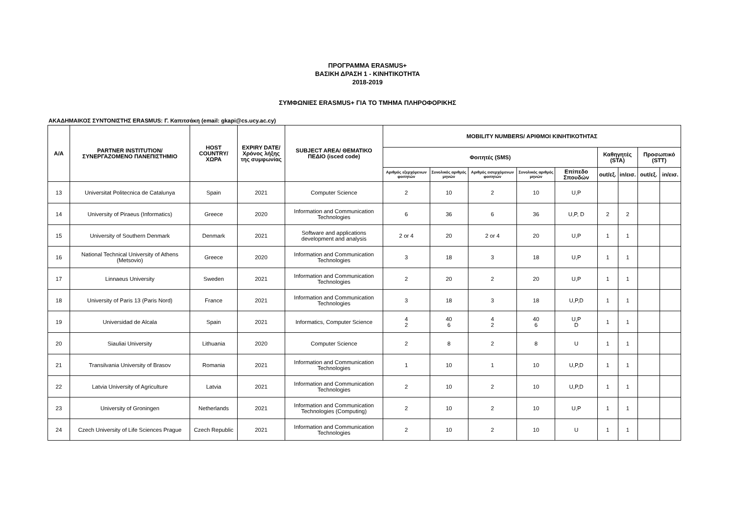ΠΡΟΓΡΑΜΜΑ ERASMUS+
ΒΑΣΙΚΗ ΔΡΑΣΗ 1 - ΚΙΝΗΤΙΚΟΤΗΤΑ
2018-2019
ΣΥΜΦΩΝΙΕΣ ERASMUS+ ΓΙΑ ΤΟ ΤΜΗΜΑ ΠΛΗΡΟΦΟΡΙΚΗΣ
ΑΚΑΔΗΜΑΙΚΟΣ ΣΥΝΤΟΝΙΣΤΗΣ ERASMUS: Γ. Καπιτσάκη (email: gkapi@cs.ucy.ac.cy)
| A/A | PARTNER INSTITUTION/ ΣΥΝΕΡΓΑΖΟΜΕΝΟ ΠΑΝΕΠΙΣΤΗΜΙΟ | HOST COUNTRY/ ΧΩΡΑ | EXPIRY DATE/ Χρόνος λήξης της συμφωνίας | SUBJECT AREA/ ΘΕΜΑΤΙΚΟ ΠΕΔΙΟ (isced code) | MOBILITY NUMBERS/ ΑΡΙΘΜΟΙ ΚΙΝΗΤΙΚΟΤΗΤΑΣ | | | | | | | | |
| --- | --- | --- | --- | --- | --- | --- | --- | --- | --- | --- | --- | --- | --- |
| | | | | | Φοιτητές (SMS) | | | | | Καθηγητές (STA) | | Προσωπικό (STT) | |
| | | | | | Αριθμός εξερχόμενων φοιτητών | Συνολικός αριθμός μηνών | Αριθμός εισερχόμενων φοιτητών | Συνολικός αριθμός μηνών | Επίπεδο Σπουδών | out/εξ. | in/εισ. | out/εξ. | in/εισ. |
| 13 | Universitat Politecnica de Catalunya | Spain | 2021 | Computer Science | 2 | 10 | 2 | 10 | U,P | | | | |
| 14 | University of Piraeus (Informatics) | Greece | 2020 | Information and Communication Technologies | 6 | 36 | 6 | 36 | U,P, D | 2 | 2 | | |
| 15 | University of Southern Denmark | Denmark | 2021 | Software and applications development and analysis | 2 or 4 | 20 | 2 or 4 | 20 | U,P | 1 | 1 | | |
| 16 | National Technical University of Athens (Metsovio) | Greece | 2020 | Information and Communication Technologies | 3 | 18 | 3 | 18 | U,P | 1 | 1 | | |
| 17 | Linnaeus University | Sweden | 2021 | Information and Communication Technologies | 2 | 20 | 2 | 20 | U,P | 1 | 1 | | |
| 18 | University of Paris 13 (Paris Nord) | France | 2021 | Information and Communication Technologies | 3 | 18 | 3 | 18 | U,P,D | 1 | 1 | | |
| 19 | Universidad de Alcala | Spain | 2021 | Informatics, Computer Science | 4 2 | 40 6 | 4 2 | 40 6 | U,P D | 1 | 1 | | |
| 20 | Siauliai University | Lithuania | 2020 | Computer Science | 2 | 8 | 2 | 8 | U | 1 | 1 | | |
| 21 | Transilvania University of Brasov | Romania | 2021 | Information and Communication Technologies | 1 | 10 | 1 | 10 | U,P,D | 1 | 1 | | |
| 22 | Latvia University of Agriculture | Latvia | 2021 | Information and Communication Technologies | 2 | 10 | 2 | 10 | U,P,D | 1 | 1 | | |
| 23 | University of Groningen | Netherlands | 2021 | Information and Communication Technologies (Computing) | 2 | 10 | 2 | 10 | U,P | 1 | 1 | | |
| 24 | Czech University of Life Sciences Prague | Czech Republic | 2021 | Information and Communication Technologies | 2 | 10 | 2 | 10 | U | 1 | 1 | | |